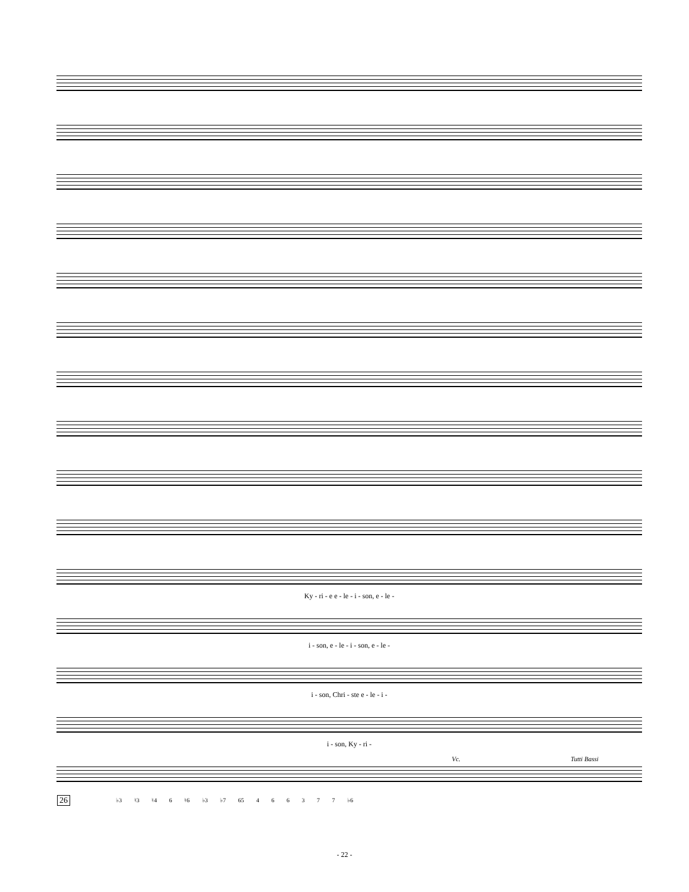Ky - ri - e e - le - i - son, e - le -
i - son, e - le - i - son, e - le -
i - son, Chri - ste e - le - i -
i - son, Ky - ri -
Vc. Tutti Bassi
26
♭3 ♮3 ♮4 6 ♮6 ♭3 ♭7 65 4 6 6 3 7 7 ♭6
- 22 -